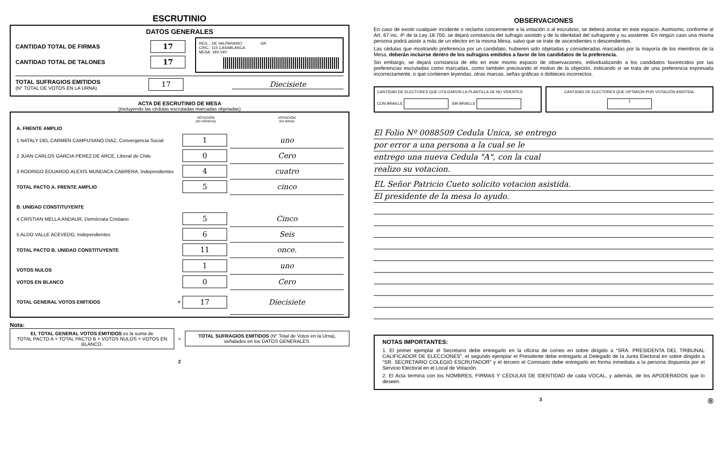ESCRUTINIO
DATOS GENERALES
CANTIDAD TOTAL DE FIRMAS 17
CANTIDAD TOTAL DE TALONES 17
REG..: DE VALPARAISO GR
CIRC.: 115 CASABLANCA
MESA: 18V-19V
TOTAL SUFRAGIOS EMITIDOS
(N° TOTAL DE VOTOS EN LA URNA)
17 Diecisiete
ACTA DE ESCRUTINIO DE MESA
(Incluyendo las cédulas escrutadas marcadas objetadas)
| | VOTACIÓN (en números) | VOTACIÓN (en letras) |
| A. FRENTE AMPLIO | | |
| 1 NATALY DEL CARMEN CAMPUSANO DIAZ, Convergencia Social | 1 | uno |
| 2 JUAN CARLOS GARCIA PEREZ DE ARCE, Liberal de Chile | 0 | Cero |
| 3 RODRIGO EDUARDO ALEXIS MUNDACA CABRERA, Independientes | 4 | cuatro |
| TOTAL PACTO A. FRENTE AMPLIO | 5 | cinco |
| B. UNIDAD CONSTITUYENTE | | |
| 4 CRISTIAN MELLA ANDAUR, Demócrata Cristiano | 5 | Cinco |
| 5 ALDO VALLE ACEVEDO, Independientes | 6 | Seis |
| TOTAL PACTO B. UNIDAD CONSTITUYENTE | 11 | once. |
| VOTOS NULOS | 1 | uno |
| VOTOS EN BLANCO | 0 | Cero |
| TOTAL GENERAL VOTOS EMITIDOS = | 17 | Diecisiete |
Nota:
EL TOTAL GENERAL VOTOS EMITIDOS es la suma de
TOTAL PACTO A + TOTAL PACTO B + VOTOS NULOS + VOTOS EN BLANCO.
=
TOTAL SUFRAGIOS EMITIDOS (N° Total de Votos en la Urna),
señalados en los DATOS GENERALES.
2
OBSERVACIONES
En caso de existir cualquier incidente o reclamo concerniente a la votación o al escrutinio, se deberá anotar en este espacio. Asimismo, conforme al Art. 67 inc. 4º de la Ley 18.700, se dejará constancia del sufragio asistido y de la identidad del sufragante y su asistente. En ningún caso una misma persona podrá asistir a más de un elector en la misma Mesa, salvo que se trate de ascendientes o descendientes.
Las cédulas que mostrando preferencia por un candidato, hubieren sido objetadas y consideradas marcadas por la mayoría de los miembros de la Mesa, deberán incluirse dentro de los sufragios emitidos a favor de los candidatos de la preferencia.
Sin embargo, se dejará constancia de ello en este mismo espacio de observaciones, individualizando a los candidatos favorecidos por las preferencias escrutadas como marcadas, como también precisando el motivo de la objeción, indicando si se trata de una preferencia expresada incorrectamente, o que contienen leyendas, otras marcas, señas gráficas o dobleces incorrectos.
CANTIDAD DE ELECTORES QUE UTILIZARON LA PLANTILLA DE NO VIDENTES
CON BRAILLE SIN BRAILLE
CANTIDAD DE ELECTORES QUE OPTARON POR VOTACIÓN ASISTIDA.
1
El Folio Nº 0088509 Cedula Unica, se entrego
por error a una persona a la cual se le
entrego una nueva Cedula "A", con la cual
realizo su votacion.
EL Señor Patricio Cueto solicito votacion asistida.
El presidente de la mesa lo ayudo.
NOTAS IMPORTANTES:
1. El primer ejemplar el Secretario debe entregarlo en la oficina de correo en sobre dirigido a “SRA. PRESIDENTA DEL TRIBUNAL CALIFICADOR DE ELECCIONES”, el segundo ejemplar el Presidente debe entregarlo al Delegado de la Junta Electoral en sobre dirigido a “SR. SECRETARIO COLEGIO ESCRUTADOR” y el tercero el Comisario debe entregarlo en forma inmediata a la persona dispuesta por el Servicio Electoral en el Local de Votación.
2. El Acta termina con los NOMBRES, FIRMAS Y CÉDULAS DE IDENTIDAD de cada VOCAL, y además, de los APODERADOS que lo deseen.
3 ®